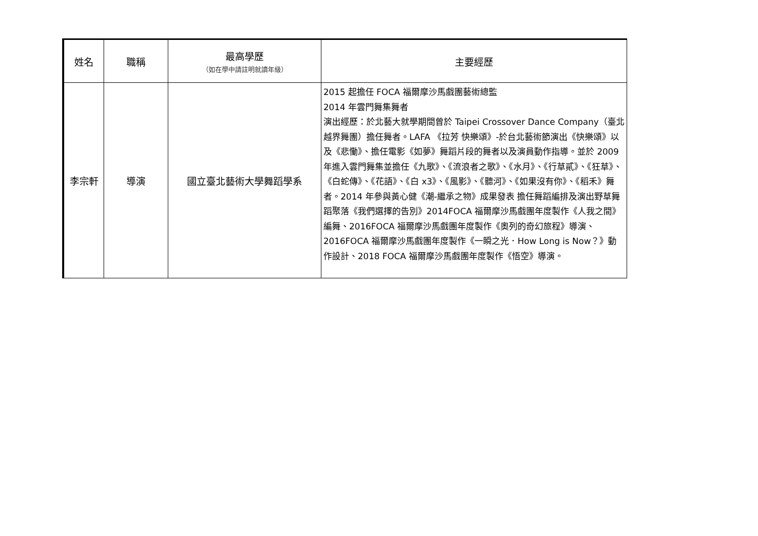| 姓名 | 職稱 | 最高學歷 （如在學中請註明就讀年級） | 主要經歷 |
| --- | --- | --- | --- |
| 李宗軒 | 導演 | 國立臺北藝術大學舞蹈學系 | 2015 起擔任 FOCA 福爾摩沙馬戲團藝術總監 2014 年雲門舞集舞者 演出經歷：於北藝大就學期間曾於 Taipei Crossover Dance Company（臺北越界舞團）擔任舞者。LAFA 《拉芳 快樂頌》-於台北藝術節演出《快樂頌》以及《悲慟》、擔任電影《如夢》舞蹈片段的舞者以及演員動作指導。並於 2009 年進入雲門舞集並擔任《九歌》、《流浪者之歌》、《水月》、《行草貳》、《狂草》、《白蛇傳》、《花語》、《白 x3》、《風影》、《聽河》、《如果沒有你》、《稻禾》舞者。2014 年參與黃心健《潮-繼承之物》成果發表 擔任舞蹈編排及演出野草舞蹈聚落《我們選擇的告別》2014FOCA 福爾摩沙馬戲團年度製作《人我之間》編舞、2016FOCA 福爾摩沙馬戲團年度製作《奧列的奇幻旅程》導演、2016FOCA 福爾摩沙馬戲團年度製作《一瞬之光．How Long is Now？》動作設計、2018 FOCA 福爾摩沙馬戲團年度製作《悟空》導演。 |